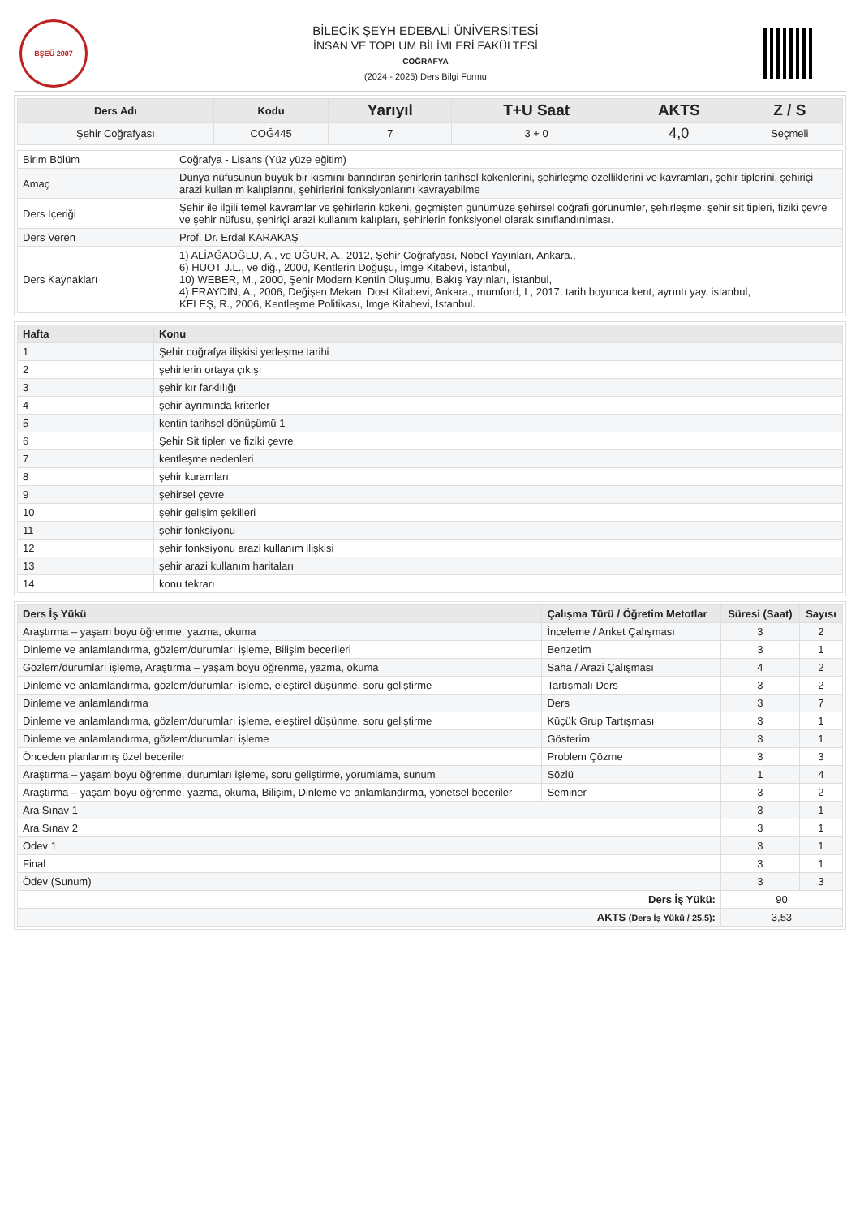BŞEÜ 2007
BİLECİK ŞEYH EDEBALİ ÜNİVERSİTESİ
İNSAN VE TOPLUM BİLİMLERİ FAKÜLTESİ
COĞRAFYA
(2024 - 2025) Ders Bilgi Formu
| Ders Adı | Kodu | Yarıyıl | T+U Saat | AKTS | Z / S |
| --- | --- | --- | --- | --- | --- |
| Şehir Coğrafyası | COĞ445 | 7 | 3 + 0 | 4,0 | Seçmeli |
| Birim Bölüm | Coğrafya - Lisans (Yüz yüze eğitim) |
| Amaç | Dünya nüfusunun büyük bir kısmını barındıran şehirlerin tarihsel kökenlerini, şehirleşme özelliklerini ve kavramları, şehir tiplerini, şehiriçi arazi kullanım kalıplarını, şehirlerini fonksiyonlarını kavrayabilme |
| Ders İçeriği | Şehir ile ilgili temel kavramlar ve şehirlerin kökeni, geçmişten günümüze şehirsel coğrafi görünümler, şehirleşme, şehir sit tipleri, fiziki çevre ve şehir nüfusu, şehiriçi arazi kullanım kalıpları, şehirlerin fonksiyonel olarak sınıflandırılması. |
| Ders Veren | Prof. Dr. Erdal KARAKAŞ |
| Ders Kaynakları | 1) ALİAĞAOĞLU, A., ve UĞUR, A., 2012, Şehir Coğrafyası, Nobel Yayınları, Ankara., 6) HUOT J.L., ve diğ., 2000, Kentlerin Doğuşu, İmge Kitabevi, İstanbul, 10) WEBER, M., 2000, Şehir Modern Kentin Oluşumu, Bakış Yayınları, İstanbul, 4) ERAYDIN, A., 2006, Değişen Mekan, Dost Kitabevi, Ankara., mumford, L, 2017, tarih boyunca kent, ayrıntı yay. istanbul, KELEŞ, R., 2006, Kentleşme Politikası, İmge Kitabevi, İstanbul. |
| Hafta | Konu |
| --- | --- |
| 1 | Şehir coğrafya ilişkisi yerleşme tarihi |
| 2 | şehirlerin ortaya çıkışı |
| 3 | şehir kır farklılığı |
| 4 | şehir ayrımında kriterler |
| 5 | kentin tarihsel dönüşümü 1 |
| 6 | Şehir Sit tipleri ve fiziki çevre |
| 7 | kentleşme nedenleri |
| 8 | şehir kuramları |
| 9 | şehirsel çevre |
| 10 | şehir gelişim şekilleri |
| 11 | şehir fonksiyonu |
| 12 | şehir fonksiyonu arazi kullanım ilişkisi |
| 13 | şehir arazi kullanım haritaları |
| 14 | konu tekrarı |
| Ders İş Yükü | Çalışma Türü / Öğretim Metotlar | Süresi (Saat) | Sayısı |
| --- | --- | --- | --- |
| Araştırma – yaşam boyu öğrenme, yazma, okuma | İnceleme / Anket Çalışması | 3 | 2 |
| Dinleme ve anlamlandırma, gözlem/durumları işleme, Bilişim becerileri | Benzetim | 3 | 1 |
| Gözlem/durumları işleme, Araştırma – yaşam boyu öğrenme, yazma, okuma | Saha / Arazi Çalışması | 4 | 2 |
| Dinleme ve anlamlandırma, gözlem/durumları işleme, eleştirel düşünme, soru geliştirme | Tartışmalı Ders | 3 | 2 |
| Dinleme ve anlamlandırma | Ders | 3 | 7 |
| Dinleme ve anlamlandırma, gözlem/durumları işleme, eleştirel düşünme, soru geliştirme | Küçük Grup Tartışması | 3 | 1 |
| Dinleme ve anlamlandırma, gözlem/durumları işleme | Gösterim | 3 | 1 |
| Önceden planlanmış özel beceriler | Problem Çözme | 3 | 3 |
| Araştırma – yaşam boyu öğrenme, durumları işleme, soru geliştirme, yorumlama, sunum | Sözlü | 1 | 4 |
| Araştırma – yaşam boyu öğrenme, yazma, okuma, Bilişim, Dinleme ve anlamlandırma, yönetsel beceriler | Seminer | 3 | 2 |
| Ara Sınav 1 | | 3 | 1 |
| Ara Sınav 2 | | 3 | 1 |
| Ödev 1 | | 3 | 1 |
| Final | | 3 | 1 |
| Ödev (Sunum) | | 3 | 3 |
| Ders İş Yükü: | | 90 | |
| AKTS (Ders İş Yükü / 25.5) : | | 3,53 | |